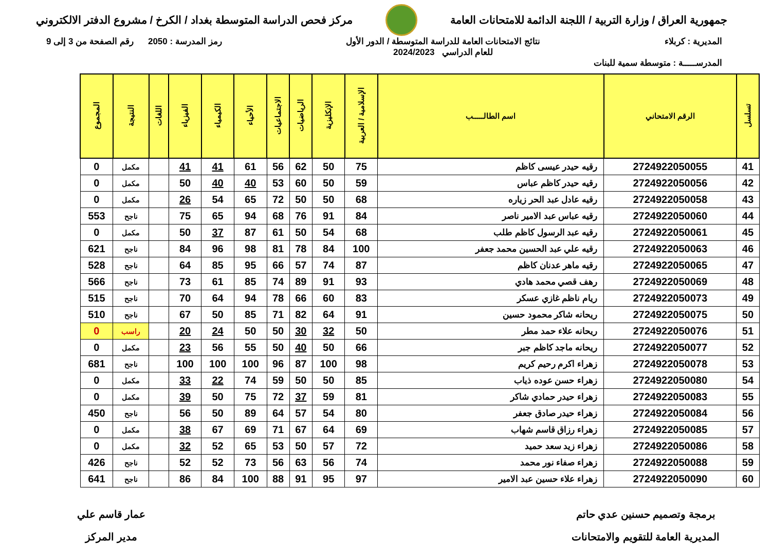جمهورية العراق / وزارة التربية / اللجنة الدائمة للامتحانات العامة
مركز فحص الدراسة المتوسطة بغداد / الكرخ / مشروع الدفتر الالكتروني
المديرية : كربلاء نتائج الامتحانات العامة للدراسة المتوسطة / الدور الأول
للعام الدراسي 2024/2023
رمز المدرسة : 2050 رقم الصفحة من 3 إلى 9
المدرســـــة : متوسطة سمية للبنات
| تسلسل | الرقم الامتحاني | اسم الطالـــــب | الإسلامية / العربية | الإنكليزية | الرياضيات | الاجتماعيات | الأحياء | الكيمياء | الفيزياء | اللغات | النتيجة | المجموع |
| --- | --- | --- | --- | --- | --- | --- | --- | --- | --- | --- | --- | --- |
| 41 | 2724922050055 | رقيه حيدر عيسى كاظم | 75 | 50 | 62 | 56 | 61 | 41 | 41 | | مكمل | 0 |
| 42 | 2724922050056 | رقيه حيدر كاظم عباس | 59 | 50 | 60 | 53 | 40 | 40 | 50 | | مكمل | 0 |
| 43 | 2724922050058 | رقيه عادل عبد الحر زياره | 68 | 50 | 50 | 72 | 65 | 54 | 26 | | مكمل | 0 |
| 44 | 2724922050060 | رقيه عباس عبد الامير ناصر | 84 | 91 | 76 | 68 | 94 | 65 | 75 | | ناجح | 553 |
| 45 | 2724922050061 | رقيه عبد الرسول كاظم طلب | 68 | 54 | 50 | 61 | 87 | 37 | 50 | | مكمل | 0 |
| 46 | 2724922050063 | رقيه علي عبد الحسين محمد جعفر | 100 | 84 | 78 | 81 | 98 | 96 | 84 | | ناجح | 621 |
| 47 | 2724922050065 | رقيه ماهر عدنان كاظم | 87 | 74 | 57 | 66 | 95 | 85 | 64 | | ناجح | 528 |
| 48 | 2724922050069 | رهف قصي محمد هادي | 93 | 91 | 89 | 74 | 85 | 61 | 73 | | ناجح | 566 |
| 49 | 2724922050073 | ريام ناظم غازي عسكر | 83 | 60 | 66 | 78 | 94 | 64 | 70 | | ناجح | 515 |
| 50 | 2724922050075 | ريحانه شاكر محمود حسين | 91 | 64 | 82 | 71 | 85 | 50 | 67 | | ناجح | 510 |
| 51 | 2724922050076 | ريحانه علاء حمد مطر | 50 | 32 | 30 | 50 | 50 | 24 | 20 | | راسب | 0 |
| 52 | 2724922050077 | ريحانه ماجد كاظم جبر | 66 | 50 | 40 | 50 | 55 | 56 | 23 | | مكمل | 0 |
| 53 | 2724922050078 | زهراء اكرم رحيم كريم | 98 | 100 | 87 | 96 | 100 | 100 | 100 | | ناجح | 681 |
| 54 | 2724922050080 | زهراء حسن عوده ذياب | 85 | 50 | 50 | 59 | 74 | 22 | 33 | | مكمل | 0 |
| 55 | 2724922050083 | زهراء حيدر حمادي شاكر | 81 | 59 | 37 | 72 | 75 | 50 | 39 | | مكمل | 0 |
| 56 | 2724922050084 | زهراء حيدر صادق جعفر | 80 | 54 | 57 | 64 | 89 | 50 | 56 | | ناجح | 450 |
| 57 | 2724922050085 | زهراء رزاق قاسم شهاب | 69 | 64 | 67 | 71 | 69 | 67 | 38 | | مكمل | 0 |
| 58 | 2724922050086 | زهراء زيد سعد حميد | 72 | 57 | 50 | 53 | 65 | 52 | 32 | | مكمل | 0 |
| 59 | 2724922050088 | زهراء صفاء نور محمد | 74 | 56 | 63 | 56 | 73 | 52 | 52 | | ناجح | 426 |
| 60 | 2724922050090 | زهراء علاء حسين عبد الامير | 97 | 95 | 91 | 88 | 100 | 84 | 86 | | ناجح | 641 |
برمجة وتصميم حسنين عدي حاتم
المديرية العامة للتقويم والامتحانات
عمار قاسم علي
مدير المركز